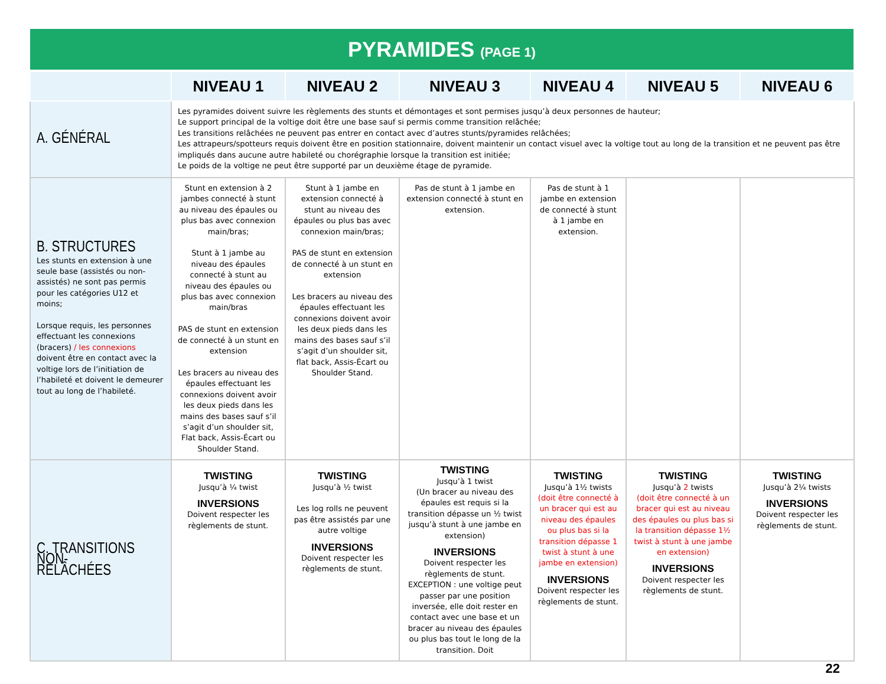PYRAMIDES (PAGE 1)
| | NIVEAU 1 | NIVEAU 2 | NIVEAU 3 | NIVEAU 4 | NIVEAU 5 | NIVEAU 6 |
| --- | --- | --- | --- | --- | --- | --- |
| A. GÉNÉRAL | Les pyramides doivent suivre les règlements des stunts et démontages et sont permises jusqu’à deux personnes de hauteur; Le support principal de la voltige doit être une base sauf si permis comme transition relâchée; Les transitions relâchées ne peuvent pas entrer en contact avec d’autres stunts/pyramides relâchées; Les attrapeurs/spotteurs requis doivent être en position stationnaire, doivent maintenir un contact visuel avec la voltige tout au long de la transition et ne peuvent pas être impliqués dans aucune autre habileté ou chorégraphie lorsque la transition est initiée; Le poids de la voltige ne peut être supporté par un deuxième étage de pyramide. | | | | | |
| B. STRUCTURES Les stunts en extension à une seule base (assistés ou non-assistés) ne sont pas permis pour les catégories U12 et moins; Lorsque requis, les personnes effectuant les connexions (bracers) / les connexions doivent être en contact avec la voltige lors de l’initiation de l’habileté et doivent le demeurer tout au long de l’habileté. | Stunt en extension à 2 jambes connecté à stunt au niveau des épaules ou plus bas avec connexion main/bras; Stunt à 1 jambe au niveau des épaules connecté à stunt au niveau des épaules ou plus bas avec connexion main/bras PAS de stunt en extension de connecté à un stunt en extension Les bracers au niveau des épaules effectuant les connexions doivent avoir les deux pieds dans les mains des bases sauf s’il s’agit d’un shoulder sit, Flat back, Assis-Écart ou Shoulder Stand. | Stunt à 1 jambe en extension connecté à stunt au niveau des épaules ou plus bas avec connexion main/bras; PAS de stunt en extension de connecté à un stunt en extension Les bracers au niveau des épaules effectuant les connexions doivent avoir les deux pieds dans les mains des bases sauf s’il s’agit d’un shoulder sit, flat back, Assis-Écart ou Shoulder Stand. | Pas de stunt à 1 jambe en extension connecté à stunt en extension. | Pas de stunt à 1 jambe en extension de connecté à stunt à 1 jambe en extension. | | |
| C. TRANSITIONS NON-RELÂCHÉES | TWISTING Jusqu’à ¼ twist INVERSIONS Doivent respecter les règlements de stunt. | TWISTING Jusqu’à ½ twist Les log rolls ne peuvent pas être assistés par une autre voltige INVERSIONS Doivent respecter les règlements de stunt. | TWISTING Jusqu’à 1 twist (Un bracer au niveau des épaules est requis si la transition dépasse un ½ twist jusqu’à stunt à une jambe en extension) INVERSIONS Doivent respecter les règlements de stunt. EXCEPTION : une voltige peut passer par une position inversée, elle doit rester en contact avec une base et un bracer au niveau des épaules ou plus bas tout le long de la transition. Doit | TWISTING Jusqu’à 1½ twists (doit être connecté à un bracer qui est au niveau des épaules ou plus bas si la transition dépasse 1 twist à stunt à une jambe en extension) INVERSIONS Doivent respecter les règlements de stunt. | TWISTING Jusqu’à 2 twists (doit être connecté à un bracer qui est au niveau des épaules ou plus bas si la transition dépasse 1½ twist à stunt à une jambe en extension) INVERSIONS Doivent respecter les règlements de stunt. | TWISTING Jusqu’à 2¼ twists INVERSIONS Doivent respecter les règlements de stunt. |
22